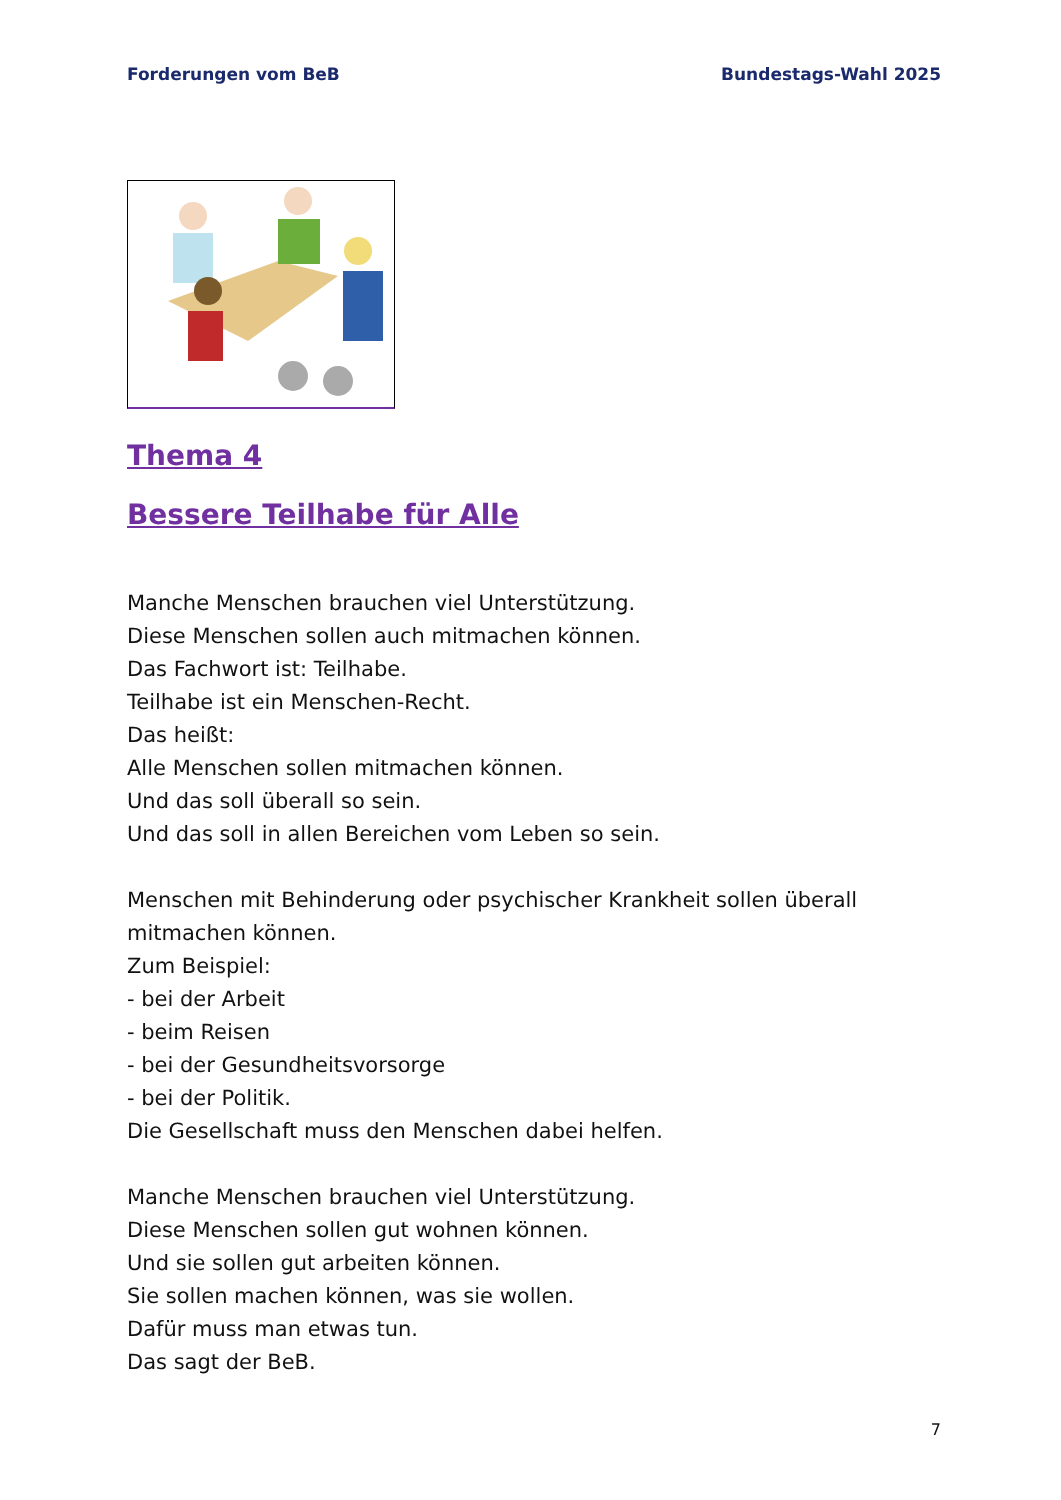Forderungen vom BeB Bundestags-Wahl 2025
Thema 4
Bessere Teilhabe für Alle
Manche Menschen brauchen viel Unterstützung.
Diese Menschen sollen auch mitmachen können.
Das Fachwort ist: Teilhabe.
Teilhabe ist ein Menschen-Recht.
Das heißt:
Alle Menschen sollen mitmachen können.
Und das soll überall so sein.
Und das soll in allen Bereichen vom Leben so sein.
Menschen mit Behinderung oder psychischer Krankheit sollen überall mitmachen können.
Zum Beispiel:
- bei der Arbeit
- beim Reisen
- bei der Gesundheitsvorsorge
- bei der Politik.
Die Gesellschaft muss den Menschen dabei helfen.
Manche Menschen brauchen viel Unterstützung.
Diese Menschen sollen gut wohnen können.
Und sie sollen gut arbeiten können.
Sie sollen machen können, was sie wollen.
Dafür muss man etwas tun.
Das sagt der BeB.
7